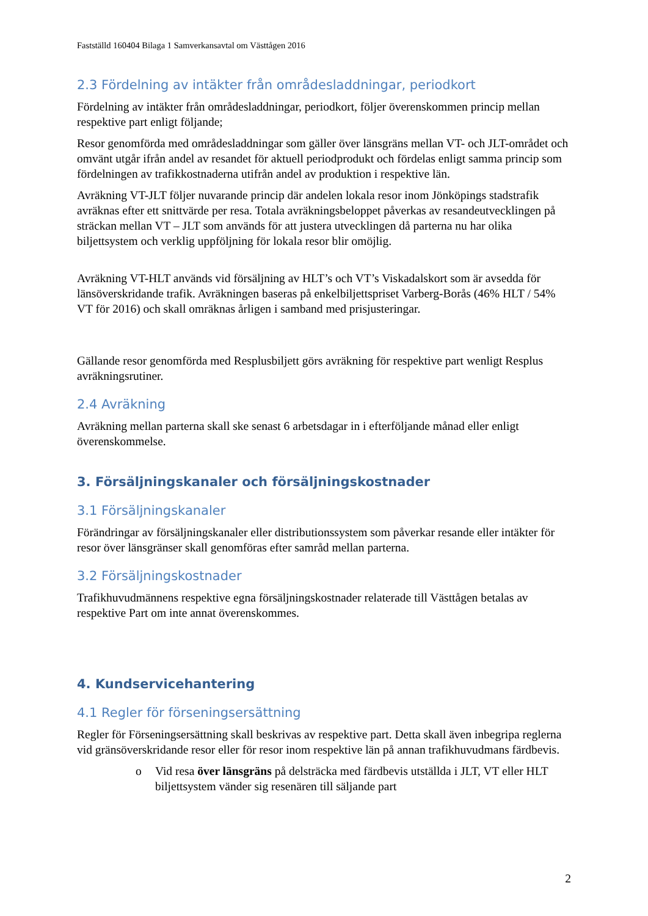Fastställd 160404 Bilaga 1 Samverkansavtal om Västtågen 2016
2.3 Fördelning av intäkter från områdesladdningar, periodkort
Fördelning av intäkter från områdesladdningar, periodkort, följer överenskommen princip mellan respektive part enligt följande;
Resor genomförda med områdesladdningar som gäller över länsgräns mellan VT- och JLT-området och omvänt utgår ifrån andel av resandet för aktuell periodprodukt och fördelas enligt samma princip som fördelningen av trafikkostnaderna utifrån andel av produktion i respektive län.
Avräkning VT-JLT följer nuvarande princip där andelen lokala resor inom Jönköpings stadstrafik avräknas efter ett snittvärde per resa. Totala avräkningsbeloppet påverkas av resandeutvecklingen på sträckan mellan VT – JLT som används för att justera utvecklingen då parterna nu har olika biljettsystem och verklig uppföljning för lokala resor blir omöjlig.
Avräkning VT-HLT används vid försäljning av HLT’s och VT’s Viskadalskort som är avsedda för länsöverskridande trafik. Avräkningen baseras på enkelbiljettspriset Varberg-Borås (46% HLT / 54% VT för 2016) och skall omräknas årligen i samband med prisjusteringar.
Gällande resor genomförda med Resplusbiljett görs avräkning för respektive part wenligt Resplus avräkningsrutiner.
2.4 Avräkning
Avräkning mellan parterna skall ske senast 6 arbetsdagar in i efterföljande månad eller enligt överenskommelse.
3. Försäljningskanaler och försäljningskostnader
3.1 Försäljningskanaler
Förändringar av försäljningskanaler eller distributionssystem som påverkar resande eller intäkter för resor över länsgränser skall genomföras efter samråd mellan parterna.
3.2 Försäljningskostnader
Trafikhuvudmännens respektive egna försäljningskostnader relaterade till Västtågen betalas av respektive Part om inte annat överenskommes.
4. Kundservicehantering
4.1 Regler för förseningsersättning
Regler för Förseningsersättning skall beskrivas av respektive part. Detta skall även inbegripa reglerna vid gränsöverskridande resor eller för resor inom respektive län på annan trafikhuvudmans färdbevis.
o Vid resa över länsgräns på delsträcka med färdbevis utställda i JLT, VT eller HLT biljettsystem vänder sig resenären till säljande part
2